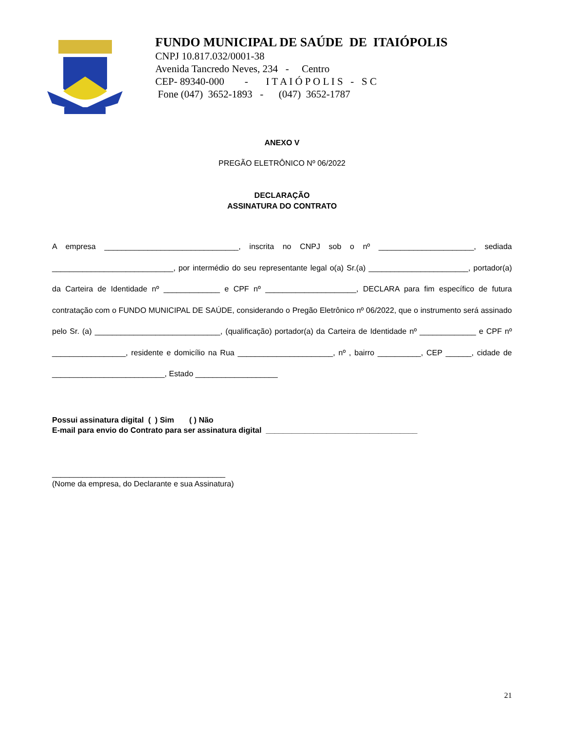FUNDO MUNICIPAL DE SAÚDE DE ITAIÓPOLIS
CNPJ 10.817.032/0001-38
Avenida Tancredo Neves, 234 - Centro
CEP- 89340-000 - I T A I Ó P O L I S - S C
Fone (047) 3652-1893 - (047) 3652-1787
ANEXO V
PREGÃO ELETRÔNICO Nº 06/2022
DECLARAÇÃO
ASSINATURA DO CONTRATO
A empresa _______________________________, inscrita no CNPJ sob o nº ______________________, sediada ____________________________, por intermédio do seu representante legal o(a) Sr.(a) _______________________, portador(a) da Carteira de Identidade nº _____________ e CPF nº _____________________, DECLARA para fim específico de futura contratação com o FUNDO MUNICIPAL DE SAÚDE, considerando o Pregão Eletrônico nº 06/2022, que o instrumento será assinado pelo Sr. (a) _____________________________, (qualificação) portador(a) da Carteira de Identidade nº _____________ e CPF nº _________________, residente e domicílio na Rua ______________________, nº , bairro __________, CEP ______, cidade de __________________________, Estado ___________________
Possui assinatura digital ( ) Sim ( ) Não
E-mail para envio do Contrato para ser assinatura digital ___________________________________
________________________________________
(Nome da empresa, do Declarante e sua Assinatura)
21